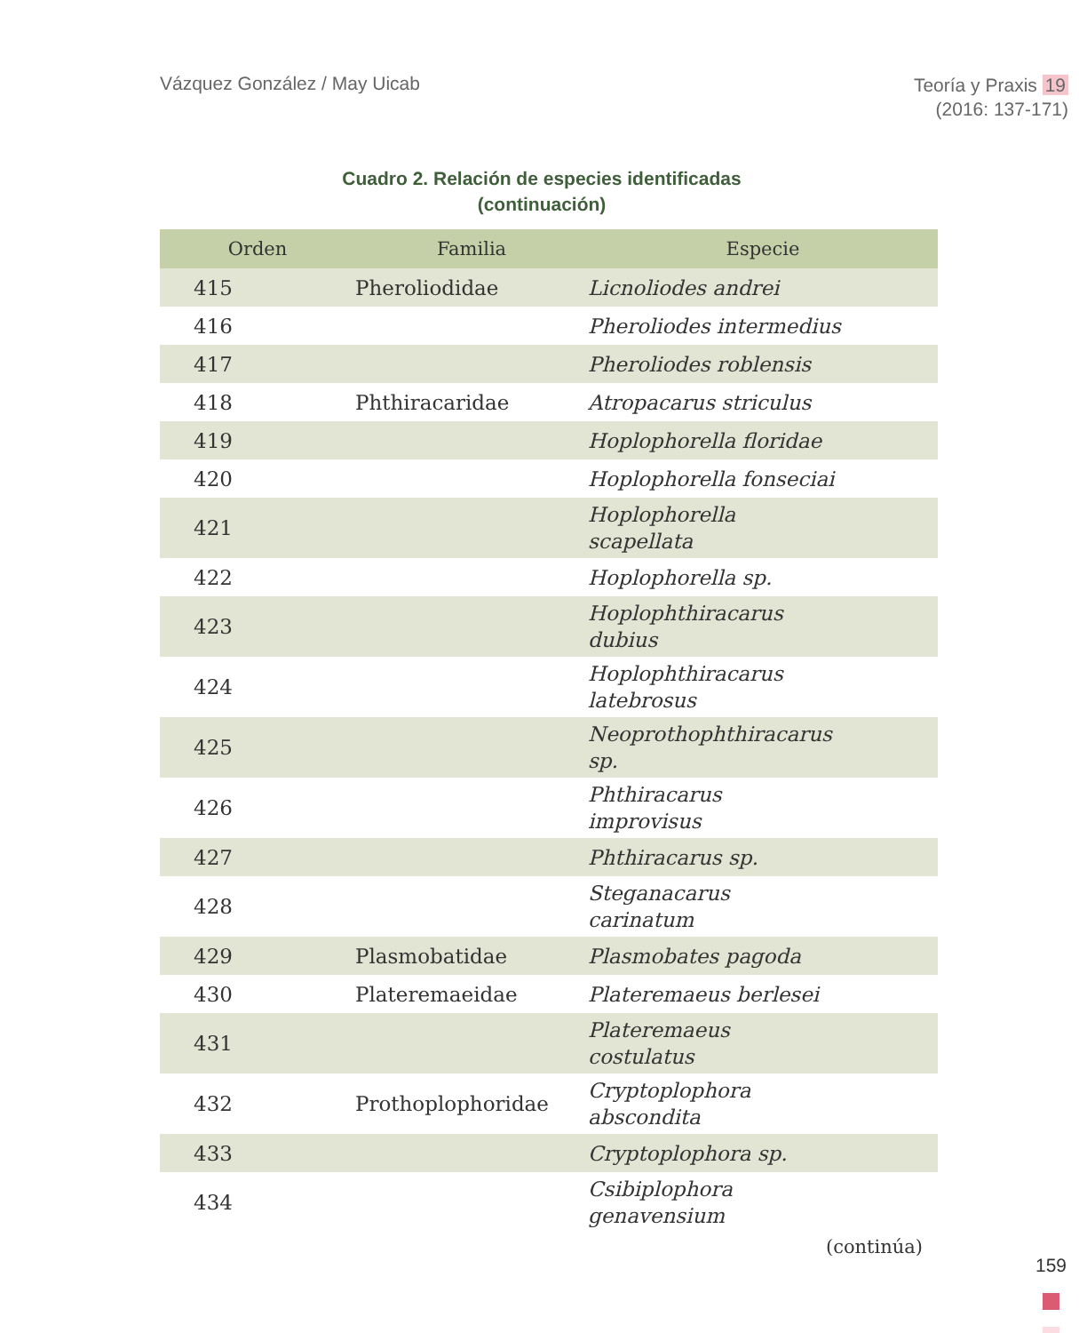Vázquez González / May Uicab
Teoría y Praxis 19
(2016: 137-171)
Cuadro 2. Relación de especies identificadas
(continuación)
| Orden | Familia | Especie |
| --- | --- | --- |
| 415 | Pheroliodidae | Licnoliodes andrei |
| 416 | | Pheroliodes intermedius |
| 417 | | Pheroliodes roblensis |
| 418 | Phthiracaridae | Atropacarus striculus |
| 419 | | Hoplophorella floridae |
| 420 | | Hoplophorella fonseciai |
| 421 | | Hoplophorella scapellata |
| 422 | | Hoplophorella sp. |
| 423 | | Hoplophthiracarus dubius |
| 424 | | Hoplophthiracarus latebrosus |
| 425 | | Neoprothophthiracarus sp. |
| 426 | | Phthiracarus improvisus |
| 427 | | Phthiracarus sp. |
| 428 | | Steganacarus carinatum |
| 429 | Plasmobatidae | Plasmobates pagoda |
| 430 | Plateremaeidae | Plateremaeus berlesei |
| 431 | | Plateremaeus costulatus |
| 432 | Prothoplophoridae | Cryptoplophora abscondita |
| 433 | | Cryptoplophora sp. |
| 434 | | Csibiplophora genavensium |
(continúa)
159